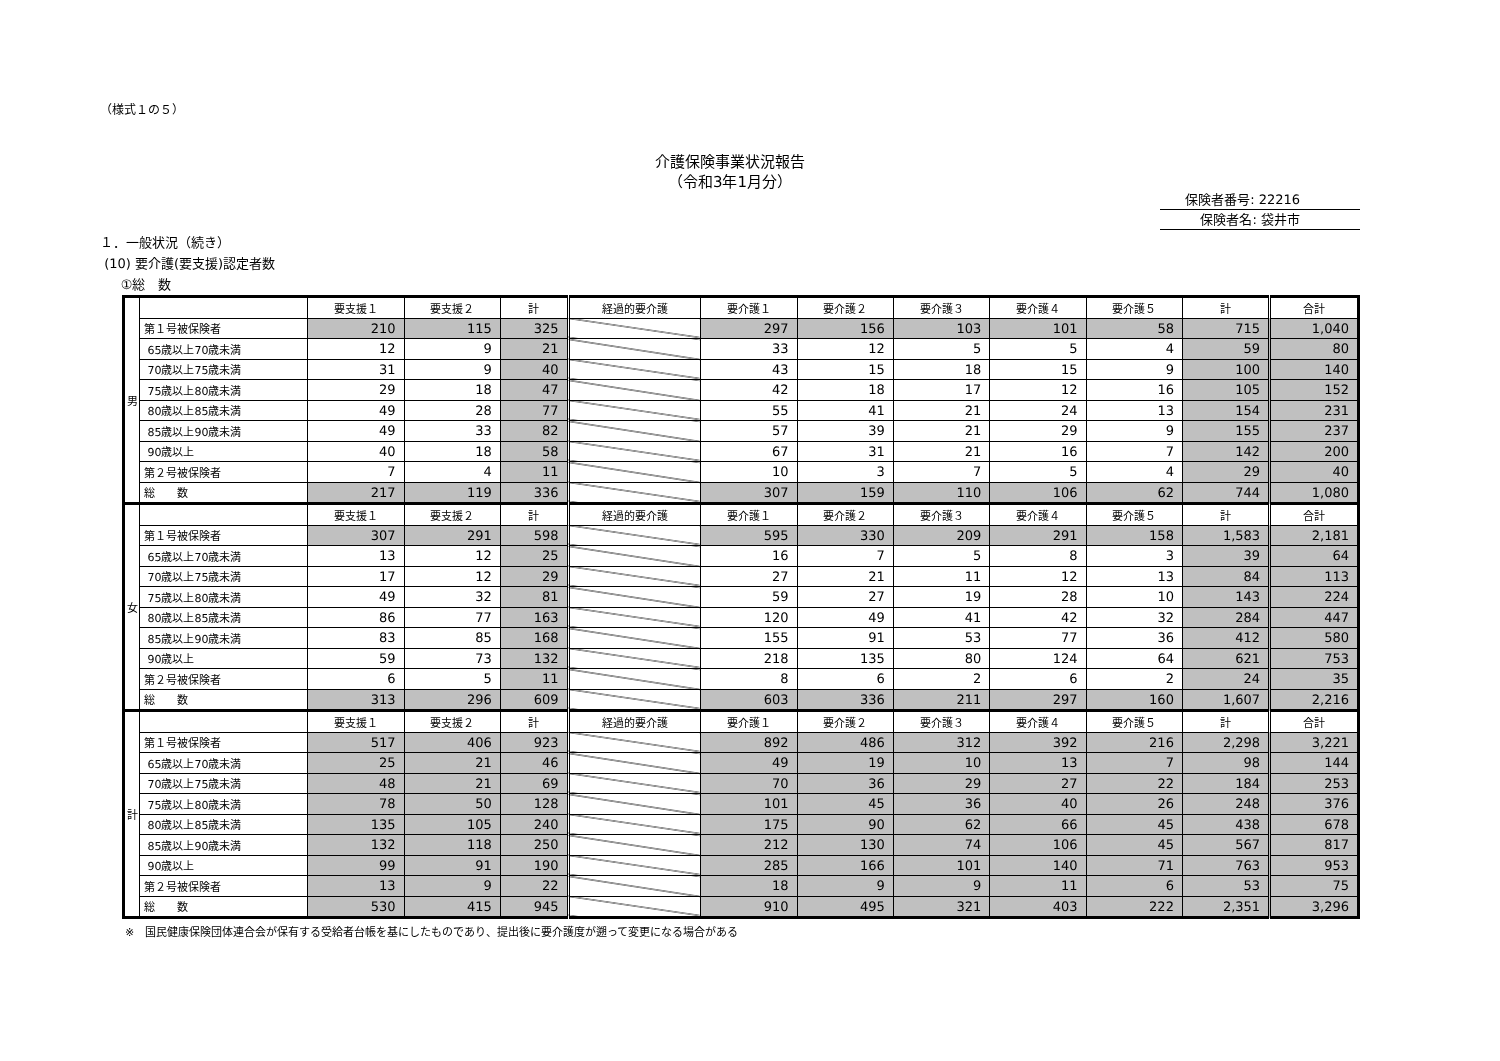（様式１の５）
介護保険事業状況報告
（令和3年1月分）
保険者番号: 22216
保険者名: 袋井市
１．一般状況（続き）
(10) 要介護(要支援)認定者数
①総　数
| 男 | | 要支援１ | 要支援２ | 計 | 経過的要介護 | 要介護１ | 要介護２ | 要介護３ | 要介護４ | 要介護５ | 計 | 合計 |
| | 第１号被保険者 | 210 | 115 | 325 | | 297 | 156 | 103 | 101 | 58 | 715 | 1,040 |
| | 65歳以上70歳未満 | 12 | 9 | 21 | | 33 | 12 | 5 | 5 | 4 | 59 | 80 |
| | 70歳以上75歳未満 | 31 | 9 | 40 | | 43 | 15 | 18 | 15 | 9 | 100 | 140 |
| | 75歳以上80歳未満 | 29 | 18 | 47 | | 42 | 18 | 17 | 12 | 16 | 105 | 152 |
| | 80歳以上85歳未満 | 49 | 28 | 77 | | 55 | 41 | 21 | 24 | 13 | 154 | 231 |
| | 85歳以上90歳未満 | 49 | 33 | 82 | | 57 | 39 | 21 | 29 | 9 | 155 | 237 |
| | 90歳以上 | 40 | 18 | 58 | | 67 | 31 | 21 | 16 | 7 | 142 | 200 |
| | 第２号被保険者 | 7 | 4 | 11 | | 10 | 3 | 7 | 5 | 4 | 29 | 40 |
| | 総 数 | 217 | 119 | 336 | | 307 | 159 | 110 | 106 | 62 | 744 | 1,080 |
| 女 | | 要支援１ | 要支援２ | 計 | 経過的要介護 | 要介護１ | 要介護２ | 要介護３ | 要介護４ | 要介護５ | 計 | 合計 |
| | 第１号被保険者 | 307 | 291 | 598 | | 595 | 330 | 209 | 291 | 158 | 1,583 | 2,181 |
| | 65歳以上70歳未満 | 13 | 12 | 25 | | 16 | 7 | 5 | 8 | 3 | 39 | 64 |
| | 70歳以上75歳未満 | 17 | 12 | 29 | | 27 | 21 | 11 | 12 | 13 | 84 | 113 |
| | 75歳以上80歳未満 | 49 | 32 | 81 | | 59 | 27 | 19 | 28 | 10 | 143 | 224 |
| | 80歳以上85歳未満 | 86 | 77 | 163 | | 120 | 49 | 41 | 42 | 32 | 284 | 447 |
| | 85歳以上90歳未満 | 83 | 85 | 168 | | 155 | 91 | 53 | 77 | 36 | 412 | 580 |
| | 90歳以上 | 59 | 73 | 132 | | 218 | 135 | 80 | 124 | 64 | 621 | 753 |
| | 第２号被保険者 | 6 | 5 | 11 | | 8 | 6 | 2 | 6 | 2 | 24 | 35 |
| | 総 数 | 313 | 296 | 609 | | 603 | 336 | 211 | 297 | 160 | 1,607 | 2,216 |
| 計 | | 要支援１ | 要支援２ | 計 | 経過的要介護 | 要介護１ | 要介護２ | 要介護３ | 要介護４ | 要介護５ | 計 | 合計 |
| | 第１号被保険者 | 517 | 406 | 923 | | 892 | 486 | 312 | 392 | 216 | 2,298 | 3,221 |
| | 65歳以上70歳未満 | 25 | 21 | 46 | | 49 | 19 | 10 | 13 | 7 | 98 | 144 |
| | 70歳以上75歳未満 | 48 | 21 | 69 | | 70 | 36 | 29 | 27 | 22 | 184 | 253 |
| | 75歳以上80歳未満 | 78 | 50 | 128 | | 101 | 45 | 36 | 40 | 26 | 248 | 376 |
| | 80歳以上85歳未満 | 135 | 105 | 240 | | 175 | 90 | 62 | 66 | 45 | 438 | 678 |
| | 85歳以上90歳未満 | 132 | 118 | 250 | | 212 | 130 | 74 | 106 | 45 | 567 | 817 |
| | 90歳以上 | 99 | 91 | 190 | | 285 | 166 | 101 | 140 | 71 | 763 | 953 |
| | 第２号被保険者 | 13 | 9 | 22 | | 18 | 9 | 9 | 11 | 6 | 53 | 75 |
| | 総 数 | 530 | 415 | 945 | | 910 | 495 | 321 | 403 | 222 | 2,351 | 3,296 |
※　国民健康保険団体連合会が保有する受給者台帳を基にしたものであり、提出後に要介護度が遡って変更になる場合がある